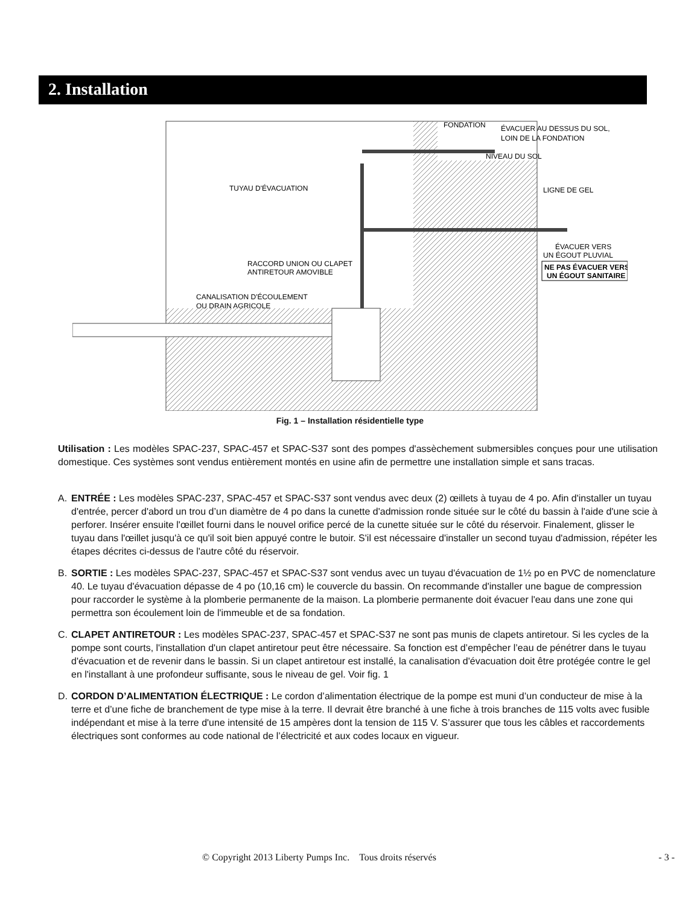2. Installation
FONDATION
ÉVACUER AU DESSUS DU SOL,
LOIN DE LA FONDATION
NIVEAU DU SOL
TUYAU D'ÉVACUATION
LIGNE DE GEL
ÉVACUER VERS
UN ÉGOUT PLUVIAL
NE PAS ÉVACUER VERS
UN ÉGOUT SANITAIRE
RACCORD UNION OU CLAPET
ANTIRETOUR AMOVIBLE
CANALISATION D'ÉCOULEMENT
OU DRAIN AGRICOLE
Fig. 1 – Installation résidentielle type
Utilisation : Les modèles SPAC-237, SPAC-457 et SPAC-S37 sont des pompes d'assèchement submersibles conçues pour une utilisation domestique. Ces systèmes sont vendus entièrement montés en usine afin de permettre une installation simple et sans tracas.
A. ENTRÉE : Les modèles SPAC-237, SPAC-457 et SPAC-S37 sont vendus avec deux (2) œillets à tuyau de 4 po. Afin d'installer un tuyau d'entrée, percer d'abord un trou d’un diamètre de 4 po dans la cunette d'admission ronde située sur le côté du bassin à l'aide d'une scie à perforer. Insérer ensuite l'œillet fourni dans le nouvel orifice percé de la cunette située sur le côté du réservoir. Finalement, glisser le tuyau dans l'œillet jusqu'à ce qu'il soit bien appuyé contre le butoir. S'il est nécessaire d'installer un second tuyau d'admission, répéter les étapes décrites ci-dessus de l'autre côté du réservoir.
B. SORTIE : Les modèles SPAC-237, SPAC-457 et SPAC-S37 sont vendus avec un tuyau d'évacuation de 1½ po en PVC de nomenclature 40. Le tuyau d'évacuation dépasse de 4 po (10,16 cm) le couvercle du bassin. On recommande d'installer une bague de compression pour raccorder le système à la plomberie permanente de la maison. La plomberie permanente doit évacuer l'eau dans une zone qui permettra son écoulement loin de l'immeuble et de sa fondation.
C. CLAPET ANTIRETOUR : Les modèles SPAC-237, SPAC-457 et SPAC-S37 ne sont pas munis de clapets antiretour. Si les cycles de la pompe sont courts, l'installation d'un clapet antiretour peut être nécessaire. Sa fonction est d’empêcher l’eau de pénétrer dans le tuyau d'évacuation et de revenir dans le bassin. Si un clapet antiretour est installé, la canalisation d'évacuation doit être protégée contre le gel en l'installant à une profondeur suffisante, sous le niveau de gel. Voir fig. 1
D. CORDON D’ALIMENTATION ÉLECTRIQUE : Le cordon d’alimentation électrique de la pompe est muni d’un conducteur de mise à la terre et d’une fiche de branchement de type mise à la terre. Il devrait être branché à une fiche à trois branches de 115 volts avec fusible indépendant et mise à la terre d'une intensité de 15 ampères dont la tension de 115 V. S’assurer que tous les câbles et raccordements électriques sont conformes au code national de l’électricité et aux codes locaux en vigueur.
© Copyright 2013 Liberty Pumps Inc. Tous droits réservés - 3 -